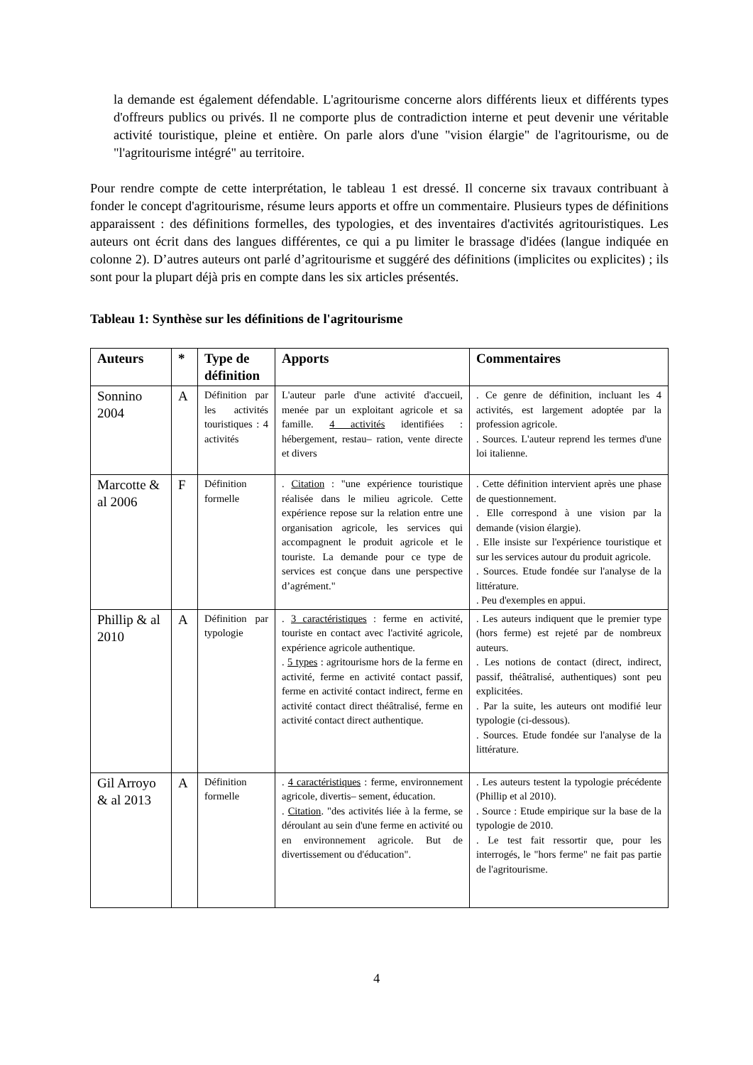la demande est également défendable. L'agritourisme concerne alors différents lieux et différents types d'offreurs publics ou privés. Il ne comporte plus de contradiction interne et peut devenir une véritable activité touristique, pleine et entière. On parle alors d'une "vision élargie" de l'agritourisme, ou de "l'agritourisme intégré" au territoire.
Pour rendre compte de cette interprétation, le tableau 1 est dressé. Il concerne six travaux contribuant à fonder le concept d'agritourisme, résume leurs apports et offre un commentaire. Plusieurs types de définitions apparaissent : des définitions formelles, des typologies, et des inventaires d'activités agritouristiques. Les auteurs ont écrit dans des langues différentes, ce qui a pu limiter le brassage d'idées (langue indiquée en colonne 2). D’autres auteurs ont parlé d’agritourisme et suggéré des définitions (implicites ou explicites) ; ils sont pour la plupart déjà pris en compte dans les six articles présentés.
Tableau 1: Synthèse sur les définitions de l'agritourisme
| Auteurs | * | Type de définition | Apports | Commentaires |
| --- | --- | --- | --- | --- |
| Sonnino 2004 | A | Définition par les activités touristiques : 4 activités | L'auteur parle d'une activité d'accueil, menée par un exploitant agricole et sa famille. 4 activités identifiées : hébergement, restau– ration, vente directe et divers | . Ce genre de définition, incluant les 4 activités, est largement adoptée par la profession agricole. . Sources. L'auteur reprend les termes d'une loi italienne. |
| Marcotte & al 2006 | F | Définition formelle | . Citation : "une expérience touristique réalisée dans le milieu agricole. Cette expérience repose sur la relation entre une organisation agricole, les services qui accompagnent le produit agricole et le touriste. La demande pour ce type de services est conçue dans une perspective d’agrément." | . Cette définition intervient après une phase de questionnement. . Elle correspond à une vision par la demande (vision élargie). . Elle insiste sur l'expérience touristique et sur les services autour du produit agricole. . Sources. Etude fondée sur l'analyse de la littérature. . Peu d'exemples en appui. |
| Phillip & al 2010 | A | Définition par typologie | . 3 caractéristiques : ferme en activité, touriste en contact avec l'activité agricole, expérience agricole authentique. . 5 types : agritourisme hors de la ferme en activité, ferme en activité contact passif, ferme en activité contact indirect, ferme en activité contact direct théâtralisé, ferme en activité contact direct authentique. | . Les auteurs indiquent que le premier type (hors ferme) est rejeté par de nombreux auteurs. . Les notions de contact (direct, indirect, passif, théâtralisé, authentiques) sont peu explicitées. . Par la suite, les auteurs ont modifié leur typologie (ci-dessous). . Sources. Etude fondée sur l'analyse de la littérature. |
| Gil Arroyo & al 2013 | A | Définition formelle | . 4 caractéristiques : ferme, environnement agricole, divertis– sement, éducation. . Citation . "des activités liée à la ferme, se déroulant au sein d'une ferme en activité ou en environnement agricole. But de divertissement ou d'éducation". | . Les auteurs testent la typologie précédente (Phillip et al 2010). . Source : Etude empirique sur la base de la typologie de 2010. . Le test fait ressortir que, pour les interrogés, le "hors ferme" ne fait pas partie de l'agritourisme. |
4